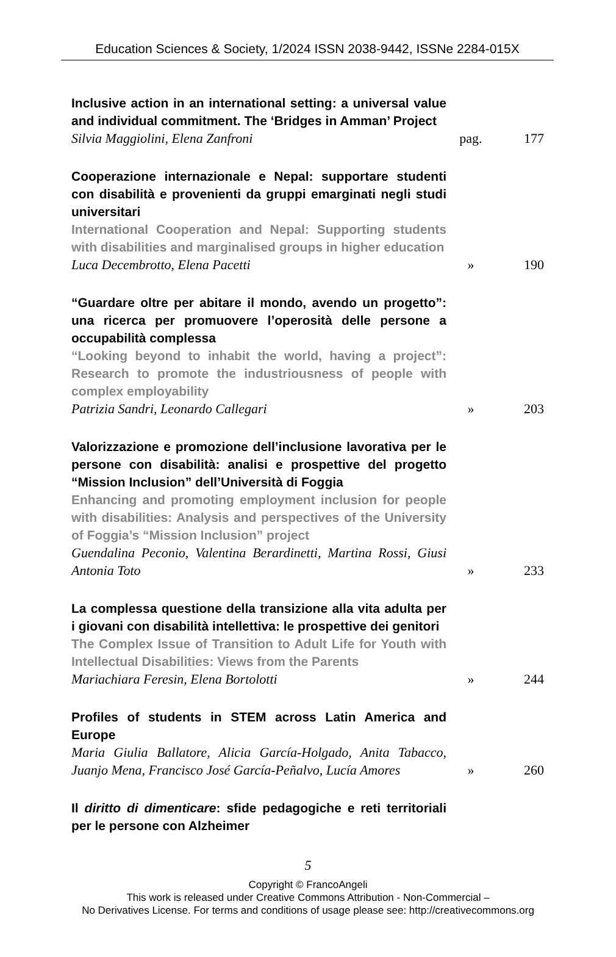Education Sciences & Society, 1/2024 ISSN 2038-9442, ISSNe 2284-015X
Inclusive action in an international setting: a universal value and individual commitment. The ‘Bridges in Amman’ Project
Silvia Maggiolini, Elena Zanfroni
pag. 177
Cooperazione internazionale e Nepal: supportare studenti con disabilità e provenienti da gruppi emarginati negli studi universitari
International Cooperation and Nepal: Supporting students with disabilities and marginalised groups in higher education
Luca Decembrotto, Elena Pacetti
» 190
“Guardare oltre per abitare il mondo, avendo un progetto”: una ricerca per promuovere l’operosità delle persone a occupabilità complessa
“Looking beyond to inhabit the world, having a project”: Research to promote the industriousness of people with complex employability
Patrizia Sandri, Leonardo Callegari
» 203
Valorizzazione e promozione dell’inclusione lavorativa per le persone con disabilità: analisi e prospettive del progetto “Mission Inclusion” dell’Università di Foggia
Enhancing and promoting employment inclusion for people with disabilities: Analysis and perspectives of the University of Foggia’s “Mission Inclusion” project
Guendalina Peconio, Valentina Berardinetti, Martina Rossi, Giusi Antonia Toto
» 233
La complessa questione della transizione alla vita adulta per i giovani con disabilità intellettiva: le prospettive dei genitori
The Complex Issue of Transition to Adult Life for Youth with Intellectual Disabilities: Views from the Parents
Mariachiara Feresin, Elena Bortolotti
» 244
Profiles of students in STEM across Latin America and Europe
Maria Giulia Ballatore, Alicia García-Holgado, Anita Tabacco, Juanjo Mena, Francisco José García-Peñalvo, Lucía Amores
» 260
Il diritto di dimenticare: sfide pedagogiche e reti territoriali per le persone con Alzheimer
5
Copyright © FrancoAngeli
This work is released under Creative Commons Attribution - Non-Commercial –
No Derivatives License. For terms and conditions of usage please see: http://creativecommons.org